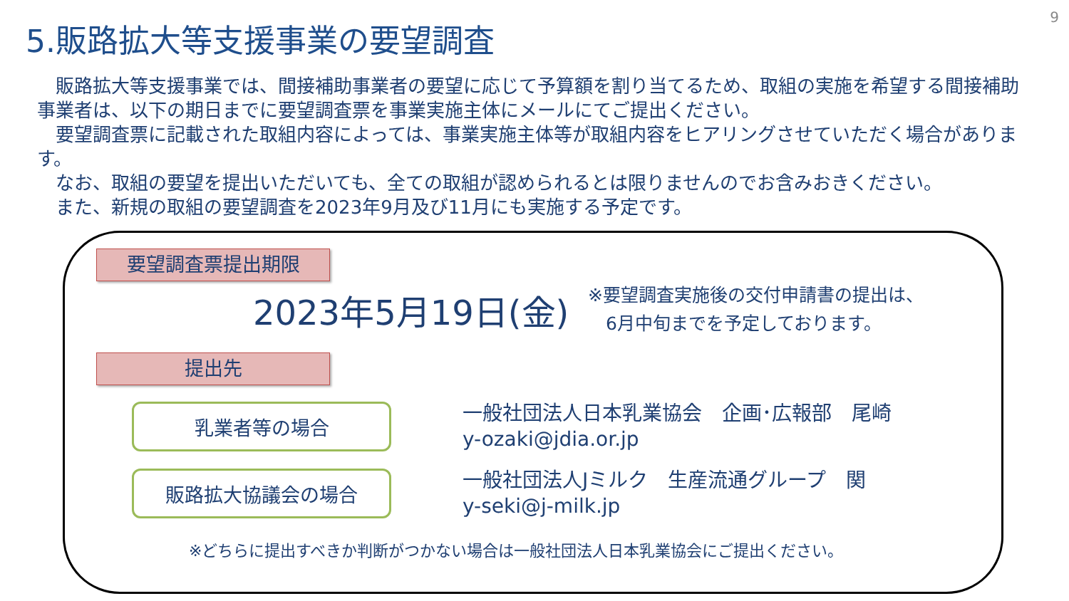9
5.販路拡大等支援事業の要望調査
　販路拡大等支援事業では、間接補助事業者の要望に応じて予算額を割り当てるため、取組の実施を希望する間接補助事業者は、以下の期日までに要望調査票を事業実施主体にメールにてご提出ください。
　要望調査票に記載された取組内容によっては、事業実施主体等が取組内容をヒアリングさせていただく場合があります。
　なお、取組の要望を提出いただいても、全ての取組が認められるとは限りませんのでお含みおきください。
　また、新規の取組の要望調査を2023年9月及び11月にも実施する予定です。
要望調査票提出期限
2023年5月19日(金)
※要望調査実施後の交付申請書の提出は、
　6月中旬までを予定しております。
提出先
乳業者等の場合
一般社団法人日本乳業協会　企画･広報部　尾崎
y-ozaki@jdia.or.jp
販路拡大協議会の場合
一般社団法人Jミルク　生産流通グループ　関
y-seki@j-milk.jp
※どちらに提出すべきか判断がつかない場合は一般社団法人日本乳業協会にご提出ください。